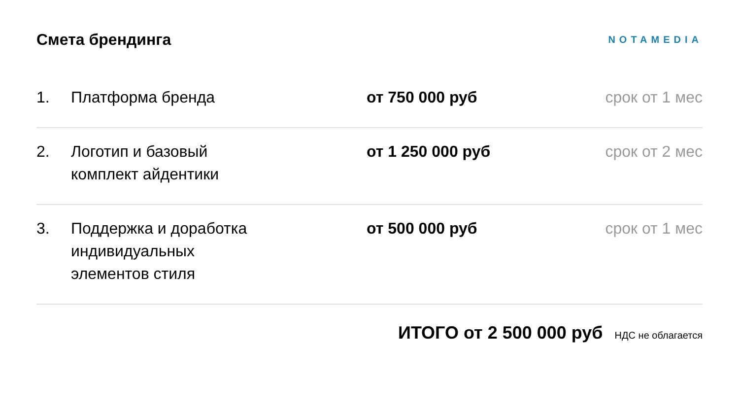Смета брендинга
NOTAMEDIA
| 1. | Платформа бренда | от 750 000 руб | срок от 1 мес |
| 2. | Логотип и базовый комплект айдентики | от 1 250 000 руб | срок от 2 мес |
| 3. | Поддержка и доработка индивидуальных элементов стиля | от 500 000 руб | срок от 1 мес |
ИТОГО от 2 500 000 руб НДС не облагается